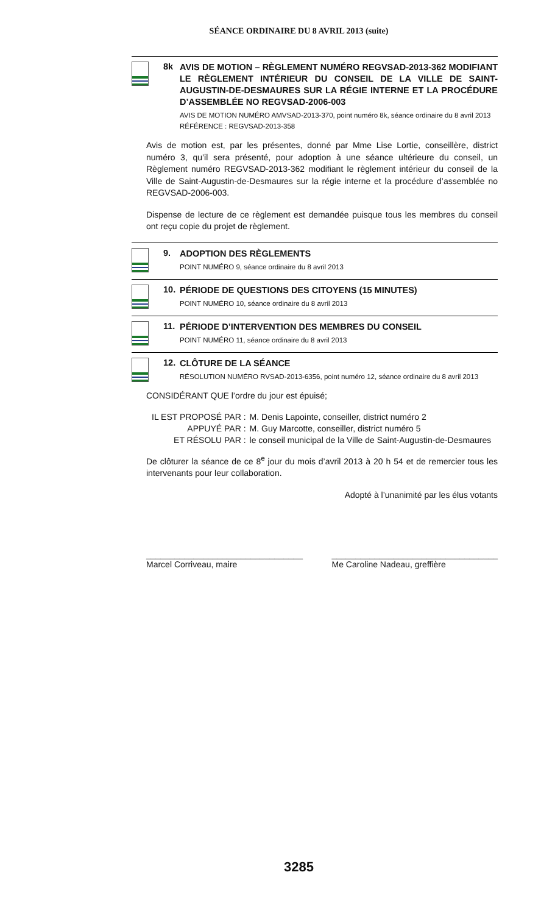SÉANCE ORDINAIRE DU 8 AVRIL 2013 (suite)
8k
AVIS DE MOTION – RÈGLEMENT NUMÉRO REGVSAD-2013-362 MODIFIANT LE RÈGLEMENT INTÉRIEUR DU CONSEIL DE LA VILLE DE SAINT-AUGUSTIN-DE-DESMAURES SUR LA RÉGIE INTERNE ET LA PROCÉDURE D’ASSEMBLÉE NO REGVSAD-2006-003
AVIS DE MOTION NUMÉRO AMVSAD-2013-370, point numéro 8k, séance ordinaire du 8 avril 2013
RÉFÉRENCE : REGVSAD-2013-358
Avis de motion est, par les présentes, donné par Mme Lise Lortie, conseillère, district numéro 3, qu’il sera présenté, pour adoption à une séance ultérieure du conseil, un Règlement numéro REGVSAD-2013-362 modifiant le règlement intérieur du conseil de la Ville de Saint-Augustin-de-Desmaures sur la régie interne et la procédure d’assemblée no REGVSAD-2006-003.
Dispense de lecture de ce règlement est demandée puisque tous les membres du conseil ont reçu copie du projet de règlement.
9.
ADOPTION DES RÈGLEMENTS
POINT NUMÉRO 9, séance ordinaire du 8 avril 2013
10.
PÉRIODE DE QUESTIONS DES CITOYENS (15 MINUTES)
POINT NUMÉRO 10, séance ordinaire du 8 avril 2013
11.
PÉRIODE D’INTERVENTION DES MEMBRES DU CONSEIL
POINT NUMÉRO 11, séance ordinaire du 8 avril 2013
12.
CLÔTURE DE LA SÉANCE
RÉSOLUTION NUMÉRO RVSAD-2013-6356, point numéro 12, séance ordinaire du 8 avril 2013
CONSIDÉRANT QUE l’ordre du jour est épuisé;
| IL EST PROPOSÉ PAR : | M. Denis Lapointe, conseiller, district numéro 2 |
| APPUYÉ PAR : | M. Guy Marcotte, conseiller, district numéro 5 |
| ET RÉSOLU PAR : | le conseil municipal de la Ville de Saint-Augustin-de-Desmaures |
De clôturer la séance de ce 8<sup>e</sup> jour du mois d’avril 2013 à 20 h 54 et de remercier tous les intervenants pour leur collaboration.
Adopté à l’unanimité par les élus votants
_________________________________
Marcel Corriveau, maire
___________________________________
Me Caroline Nadeau, greffière
3285